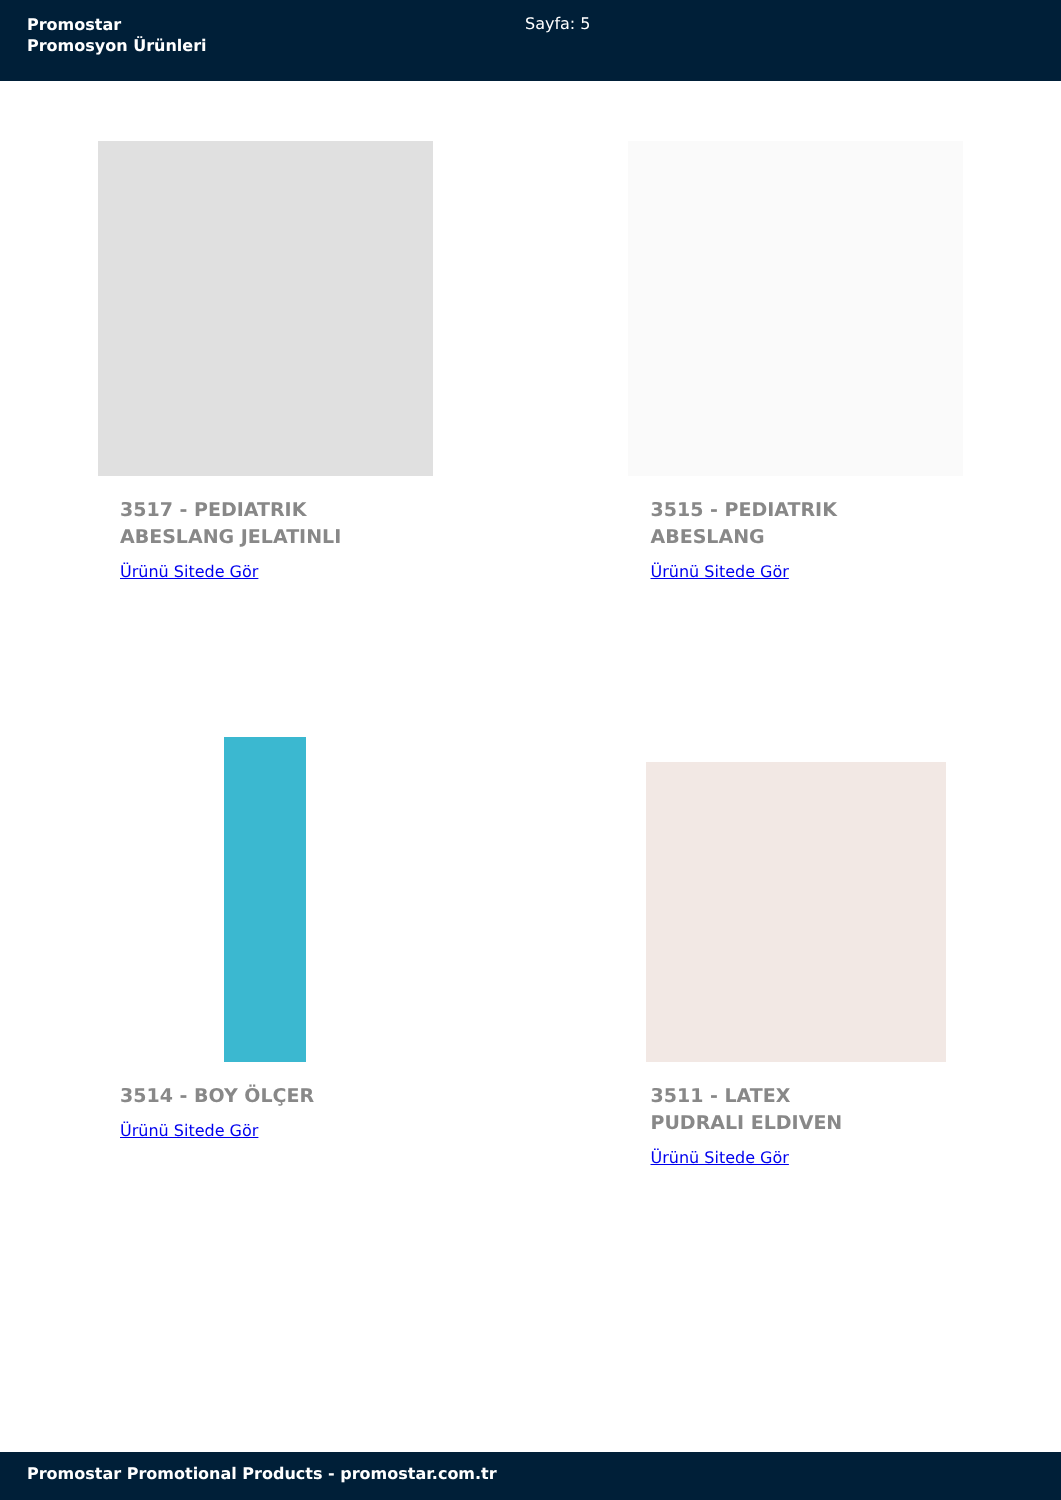Promostar
Promosyon Ürünleri
Sayfa: 5
3517 - PEDIATRIK ABESLANG JELATINLI
Ürünü Sitede Gör
3515 - PEDIATRIK ABESLANG
Ürünü Sitede Gör
3514 - BOY ÖLÇER
Ürünü Sitede Gör
3511 - LATEX PUDRALI ELDIVEN
Ürünü Sitede Gör
Promostar Promotional Products - promostar.com.tr